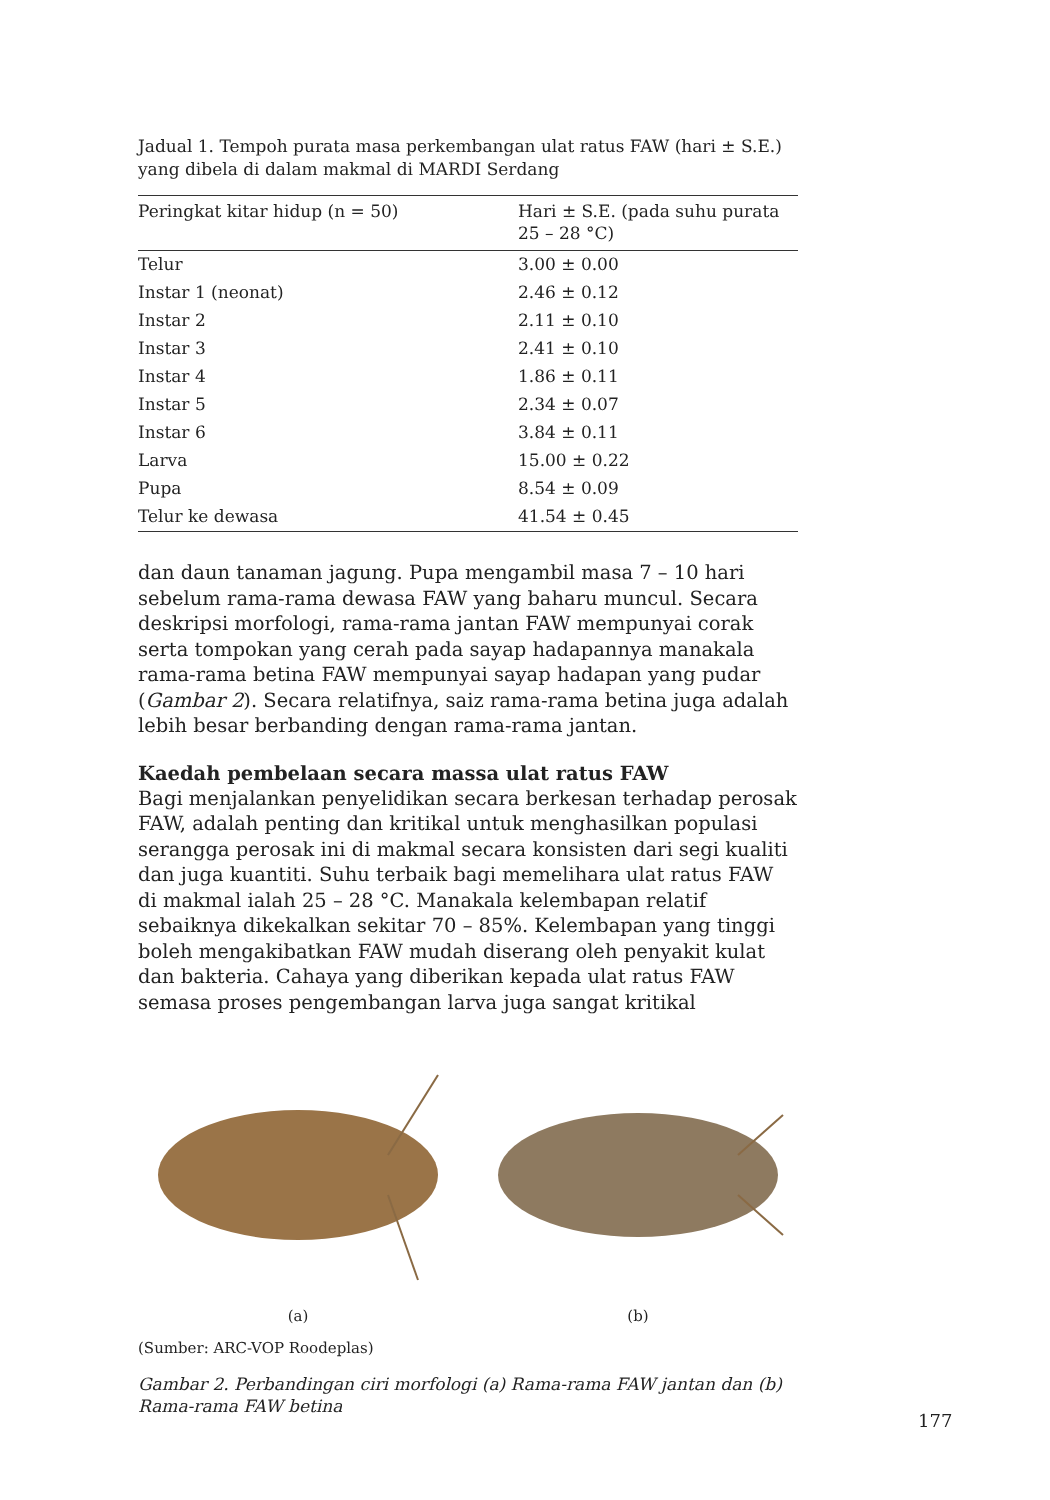Jadual 1. Tempoh purata masa perkembangan ulat ratus FAW (hari ± S.E.) yang dibela di dalam makmal di MARDI Serdang
| Peringkat kitar hidup (n = 50) | Hari ± S.E. (pada suhu purata 25 – 28 °C) |
| --- | --- |
| Telur | 3.00 ± 0.00 |
| Instar 1 (neonat) | 2.46 ± 0.12 |
| Instar 2 | 2.11 ± 0.10 |
| Instar 3 | 2.41 ± 0.10 |
| Instar 4 | 1.86 ± 0.11 |
| Instar 5 | 2.34 ± 0.07 |
| Instar 6 | 3.84 ± 0.11 |
| Larva | 15.00 ± 0.22 |
| Pupa | 8.54 ± 0.09 |
| Telur ke dewasa | 41.54 ± 0.45 |
dan daun tanaman jagung. Pupa mengambil masa 7 – 10 hari sebelum rama-rama dewasa FAW yang baharu muncul. Secara deskripsi morfologi, rama-rama jantan FAW mempunyai corak serta tompokan yang cerah pada sayap hadapannya manakala rama-rama betina FAW mempunyai sayap hadapan yang pudar (Gambar 2). Secara relatifnya, saiz rama-rama betina juga adalah lebih besar berbanding dengan rama-rama jantan.
Kaedah pembelaan secara massa ulat ratus FAW
Bagi menjalankan penyelidikan secara berkesan terhadap perosak FAW, adalah penting dan kritikal untuk menghasilkan populasi serangga perosak ini di makmal secara konsisten dari segi kualiti dan juga kuantiti. Suhu terbaik bagi memelihara ulat ratus FAW di makmal ialah 25 – 28 °C. Manakala kelembapan relatif sebaiknya dikekalkan sekitar 70 – 85%. Kelembapan yang tinggi boleh mengakibatkan FAW mudah diserang oleh penyakit kulat dan bakteria. Cahaya yang diberikan kepada ulat ratus FAW semasa proses pengembangan larva juga sangat kritikal
(a) (b)
(Sumber: ARC-VOP Roodeplas)
Gambar 2. Perbandingan ciri morfologi (a) Rama-rama FAW jantan dan (b) Rama-rama FAW betina
177